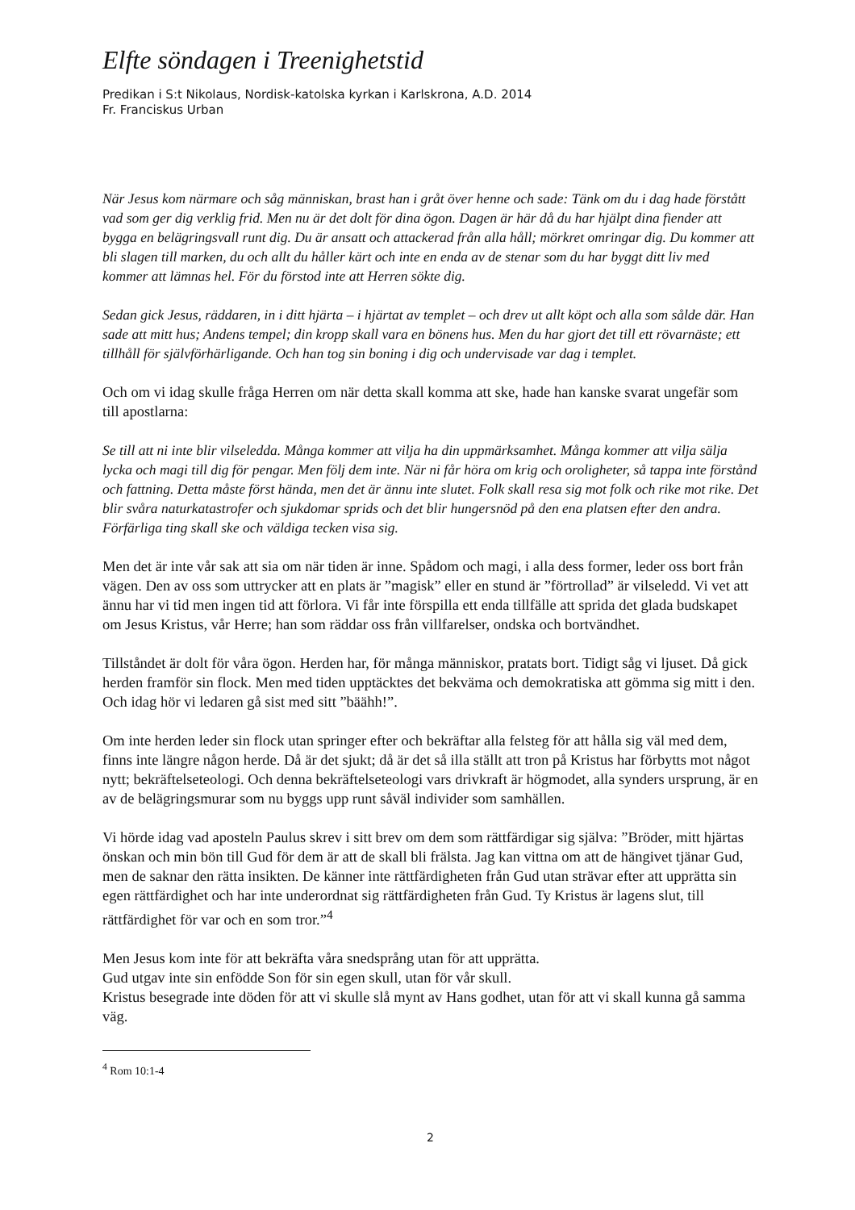Elfte söndagen i Treenighetstid
Predikan i S:t Nikolaus, Nordisk-katolska kyrkan i Karlskrona, A.D. 2014
Fr. Franciskus Urban
När Jesus kom närmare och såg människan, brast han i gråt över henne och sade: Tänk om du i dag hade förstått vad som ger dig verklig frid. Men nu är det dolt för dina ögon. Dagen är här då du har hjälpt dina fiender att bygga en belägringsvall runt dig. Du är ansatt och attackerad från alla håll; mörkret omringar dig. Du kommer att bli slagen till marken, du och allt du håller kärt och inte en enda av de stenar som du har byggt ditt liv med kommer att lämnas hel. För du förstod inte att Herren sökte dig.
Sedan gick Jesus, räddaren, in i ditt hjärta – i hjärtat av templet – och drev ut allt köpt och alla som sålde där. Han sade att mitt hus; Andens tempel; din kropp skall vara en bönens hus. Men du har gjort det till ett rövarnäste; ett tillhåll för självförhärligande. Och han tog sin boning i dig och undervisade var dag i templet.
Och om vi idag skulle fråga Herren om när detta skall komma att ske, hade han kanske svarat ungefär som till apostlarna:
Se till att ni inte blir vilseledda. Många kommer att vilja ha din uppmärksamhet. Många kommer att vilja sälja lycka och magi till dig för pengar. Men följ dem inte. När ni får höra om krig och oroligheter, så tappa inte förstånd och fattning. Detta måste först hända, men det är ännu inte slutet. Folk skall resa sig mot folk och rike mot rike. Det blir svåra naturkatastrofer och sjukdomar sprids och det blir hungersnöd på den ena platsen efter den andra. Förfärliga ting skall ske och väldiga tecken visa sig.
Men det är inte vår sak att sia om när tiden är inne. Spådom och magi, i alla dess former, leder oss bort från vägen. Den av oss som uttrycker att en plats är ”magisk” eller en stund är ”förtrollad” är vilseledd. Vi vet att ännu har vi tid men ingen tid att förlora. Vi får inte förspilla ett enda tillfälle att sprida det glada budskapet om Jesus Kristus, vår Herre; han som räddar oss från villfarelser, ondska och bortvändhet.
Tillståndet är dolt för våra ögon. Herden har, för många människor, pratats bort. Tidigt såg vi ljuset. Då gick herden framför sin flock. Men med tiden upptäcktes det bekväma och demokratiska att gömma sig mitt i den. Och idag hör vi ledaren gå sist med sitt ”bäähh!”.
Om inte herden leder sin flock utan springer efter och bekräftar alla felsteg för att hålla sig väl med dem, finns inte längre någon herde. Då är det sjukt; då är det så illa ställt att tron på Kristus har förbytts mot något nytt; bekräftelseteologi. Och denna bekräftelseteologi vars drivkraft är högmodet, alla synders ursprung, är en av de belägringsmurar som nu byggs upp runt såväl individer som samhällen.
Vi hörde idag vad aposteln Paulus skrev i sitt brev om dem som rättfärdigar sig själva: ”Bröder, mitt hjärtas önskan och min bön till Gud för dem är att de skall bli frälsta. Jag kan vittna om att de hängivet tjänar Gud, men de saknar den rätta insikten. De känner inte rättfärdigheten från Gud utan strävar efter att upprätta sin egen rättfärdighet och har inte underordnat sig rättfärdigheten från Gud. Ty Kristus är lagens slut, till rättfärdighet för var och en som tror.”<sup>4</sup>
Men Jesus kom inte för att bekräfta våra snedsprång utan för att upprätta.
Gud utgav inte sin enfödde Son för sin egen skull, utan för vår skull.
Kristus besegrade inte döden för att vi skulle slå mynt av Hans godhet, utan för att vi skall kunna gå samma väg.
<sup>4</sup> Rom 10:1-4
2